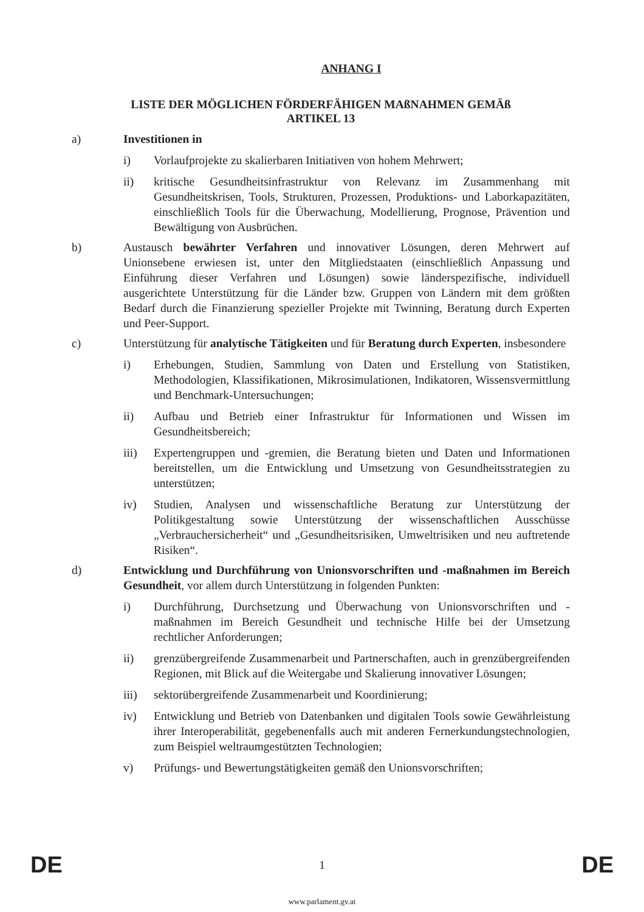ANHANG I
LISTE DER MÖGLICHEN FÖRDERFÄHIGEN MAßNAHMEN GEMÄß
ARTIKEL 13
a) Investitionen in
i) Vorlaufprojekte zu skalierbaren Initiativen von hohem Mehrwert;
ii) kritische Gesundheitsinfrastruktur von Relevanz im Zusammenhang mit Gesundheitskrisen, Tools, Strukturen, Prozessen, Produktions- und Laborkapazitäten, einschließlich Tools für die Überwachung, Modellierung, Prognose, Prävention und Bewältigung von Ausbrüchen.
b) Austausch bewährter Verfahren und innovativer Lösungen, deren Mehrwert auf Unionsebene erwiesen ist, unter den Mitgliedstaaten (einschließlich Anpassung und Einführung dieser Verfahren und Lösungen) sowie länderspezifische, individuell ausgerichtete Unterstützung für die Länder bzw. Gruppen von Ländern mit dem größten Bedarf durch die Finanzierung spezieller Projekte mit Twinning, Beratung durch Experten und Peer-Support.
c) Unterstützung für analytische Tätigkeiten und für Beratung durch Experten, insbesondere
i) Erhebungen, Studien, Sammlung von Daten und Erstellung von Statistiken, Methodologien, Klassifikationen, Mikrosimulationen, Indikatoren, Wissensvermittlung und Benchmark-Untersuchungen;
ii) Aufbau und Betrieb einer Infrastruktur für Informationen und Wissen im Gesundheitsbereich;
iii) Expertengruppen und -gremien, die Beratung bieten und Daten und Informationen bereitstellen, um die Entwicklung und Umsetzung von Gesundheitsstrategien zu unterstützen;
iv) Studien, Analysen und wissenschaftliche Beratung zur Unterstützung der Politikgestaltung sowie Unterstützung der wissenschaftlichen Ausschüsse „Verbrauchersicherheit“ und „Gesundheitsrisiken, Umweltrisiken und neu auftretende Risiken“.
d) Entwicklung und Durchführung von Unionsvorschriften und -maßnahmen im Bereich Gesundheit, vor allem durch Unterstützung in folgenden Punkten:
i) Durchführung, Durchsetzung und Überwachung von Unionsvorschriften und -maßnahmen im Bereich Gesundheit und technische Hilfe bei der Umsetzung rechtlicher Anforderungen;
ii) grenzübergreifende Zusammenarbeit und Partnerschaften, auch in grenzübergreifenden Regionen, mit Blick auf die Weitergabe und Skalierung innovativer Lösungen;
iii) sektorübergreifende Zusammenarbeit und Koordinierung;
iv) Entwicklung und Betrieb von Datenbanken und digitalen Tools sowie Gewährleistung ihrer Interoperabilität, gegebenenfalls auch mit anderen Fernerkundungstechnologien, zum Beispiel weltraumgestützten Technologien;
v) Prüfungs- und Bewertungstätigkeiten gemäß den Unionsvorschriften;
DE 1 DE
www.parlament.gv.at